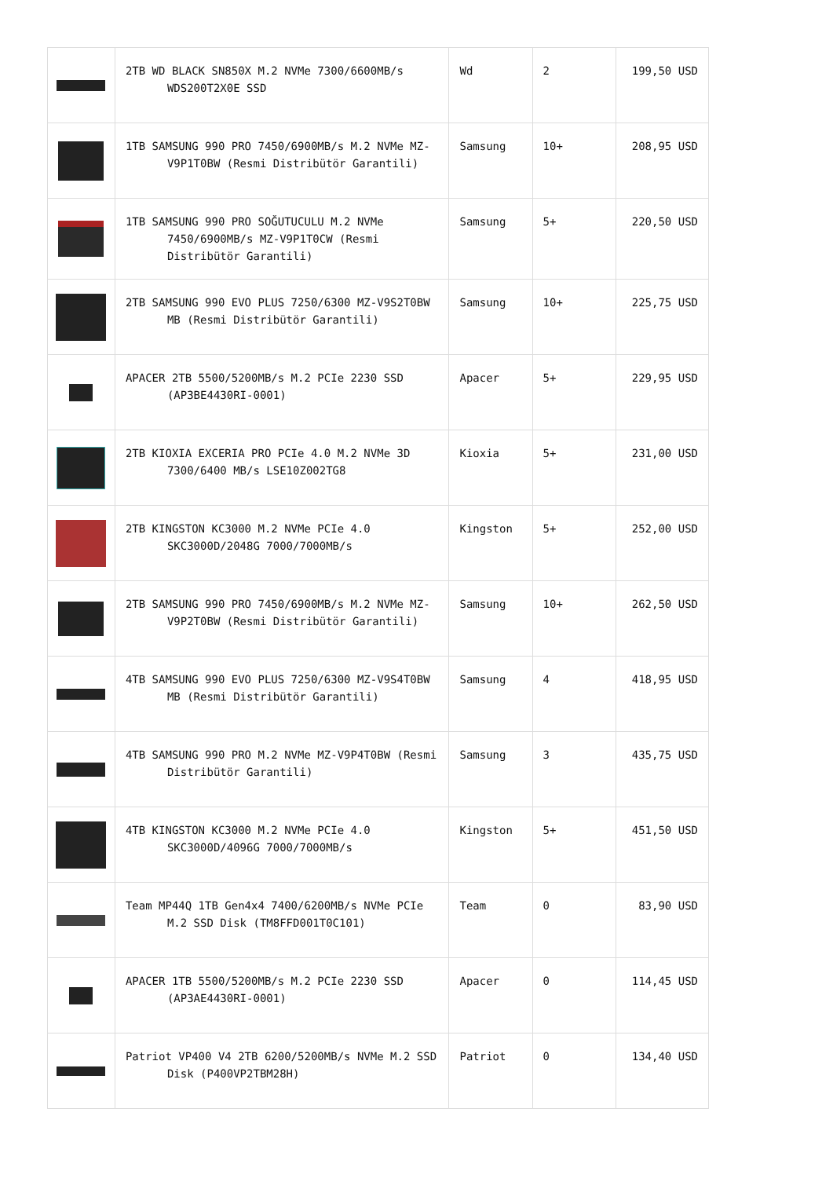| | 2TB WD BLACK SN850X M.2 NVMe 7300/6600MB/s WDS200T2X0E SSD | Wd | 2 | 199,50 USD |
| | 1TB SAMSUNG 990 PRO 7450/6900MB/s M.2 NVMe MZ-V9P1T0BW (Resmi Distribütör Garantili) | Samsung | 10+ | 208,95 USD |
| | 1TB SAMSUNG 990 PRO SOĞUTUCULU M.2 NVMe 7450/6900MB/s MZ-V9P1T0CW (Resmi Distribütör Garantili) | Samsung | 5+ | 220,50 USD |
| | 2TB SAMSUNG 990 EVO PLUS 7250/6300 MZ-V9S2T0BW MB (Resmi Distribütör Garantili) | Samsung | 10+ | 225,75 USD |
| | APACER 2TB 5500/5200MB/s M.2 PCIe 2230 SSD (AP3BE4430RI-0001) | Apacer | 5+ | 229,95 USD |
| | 2TB KIOXIA EXCERIA PRO PCIe 4.0 M.2 NVMe 3D 7300/6400 MB/s LSE10Z002TG8 | Kioxia | 5+ | 231,00 USD |
| | 2TB KINGSTON KC3000 M.2 NVMe PCIe 4.0 SKC3000D/2048G 7000/7000MB/s | Kingston | 5+ | 252,00 USD |
| | 2TB SAMSUNG 990 PRO 7450/6900MB/s M.2 NVMe MZ-V9P2T0BW (Resmi Distribütör Garantili) | Samsung | 10+ | 262,50 USD |
| | 4TB SAMSUNG 990 EVO PLUS 7250/6300 MZ-V9S4T0BW MB (Resmi Distribütör Garantili) | Samsung | 4 | 418,95 USD |
| | 4TB SAMSUNG 990 PRO M.2 NVMe MZ-V9P4T0BW (Resmi Distribütör Garantili) | Samsung | 3 | 435,75 USD |
| | 4TB KINGSTON KC3000 M.2 NVMe PCIe 4.0 SKC3000D/4096G 7000/7000MB/s | Kingston | 5+ | 451,50 USD |
| | Team MP44Q 1TB Gen4x4 7400/6200MB/s NVMe PCIe M.2 SSD Disk (TM8FFD001T0C101) | Team | 0 | 83,90 USD |
| | APACER 1TB 5500/5200MB/s M.2 PCIe 2230 SSD (AP3AE4430RI-0001) | Apacer | 0 | 114,45 USD |
| | Patriot VP400 V4 2TB 6200/5200MB/s NVMe M.2 SSD Disk (P400VP2TBM28H) | Patriot | 0 | 134,40 USD |